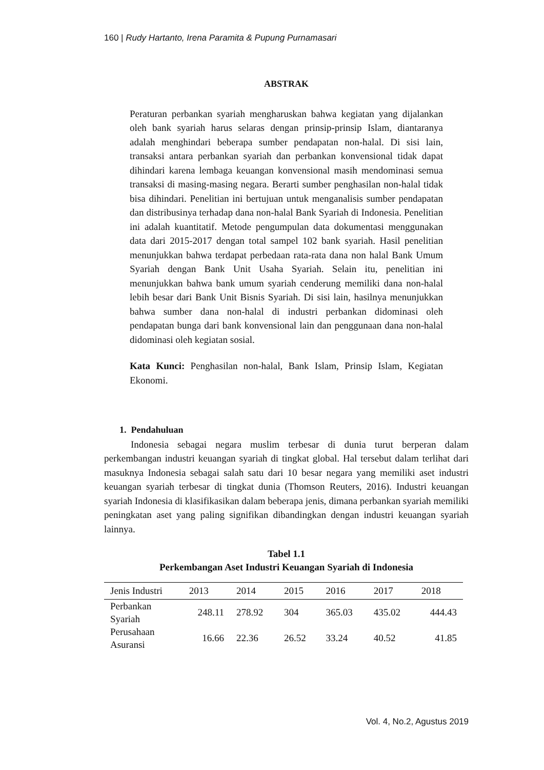160 | Rudy Hartanto, Irena Paramita & Pupung Purnamasari
ABSTRAK
Peraturan perbankan syariah mengharuskan bahwa kegiatan yang dijalankan oleh bank syariah harus selaras dengan prinsip-prinsip Islam, diantaranya adalah menghindari beberapa sumber pendapatan non-halal. Di sisi lain, transaksi antara perbankan syariah dan perbankan konvensional tidak dapat dihindari karena lembaga keuangan konvensional masih mendominasi semua transaksi di masing-masing negara. Berarti sumber penghasilan non-halal tidak bisa dihindari. Penelitian ini bertujuan untuk menganalisis sumber pendapatan dan distribusinya terhadap dana non-halal Bank Syariah di Indonesia. Penelitian ini adalah kuantitatif. Metode pengumpulan data dokumentasi menggunakan data dari 2015-2017 dengan total sampel 102 bank syariah. Hasil penelitian menunjukkan bahwa terdapat perbedaan rata-rata dana non halal Bank Umum Syariah dengan Bank Unit Usaha Syariah. Selain itu, penelitian ini menunjukkan bahwa bank umum syariah cenderung memiliki dana non-halal lebih besar dari Bank Unit Bisnis Syariah. Di sisi lain, hasilnya menunjukkan bahwa sumber dana non-halal di industri perbankan didominasi oleh pendapatan bunga dari bank konvensional lain dan penggunaan dana non-halal didominasi oleh kegiatan sosial.
Kata Kunci: Penghasilan non-halal, Bank Islam, Prinsip Islam, Kegiatan Ekonomi.
1. Pendahuluan
Indonesia sebagai negara muslim terbesar di dunia turut berperan dalam perkembangan industri keuangan syariah di tingkat global. Hal tersebut dalam terlihat dari masuknya Indonesia sebagai salah satu dari 10 besar negara yang memiliki aset industri keuangan syariah terbesar di tingkat dunia (Thomson Reuters, 2016). Industri keuangan syariah Indonesia di klasifikasikan dalam beberapa jenis, dimana perbankan syariah memiliki peningkatan aset yang paling signifikan dibandingkan dengan industri keuangan syariah lainnya.
Tabel 1.1
Perkembangan Aset Industri Keuangan Syariah di Indonesia
| Jenis Industri | 2013 | 2014 | 2015 | 2016 | 2017 | 2018 |
| --- | --- | --- | --- | --- | --- | --- |
| Perbankan Syariah | 248.11 | 278.92 | 304 | 365.03 | 435.02 | 444.43 |
| Perusahaan Asuransi | 16.66 | 22.36 | 26.52 | 33.24 | 40.52 | 41.85 |
Vol. 4, No.2, Agustus 2019